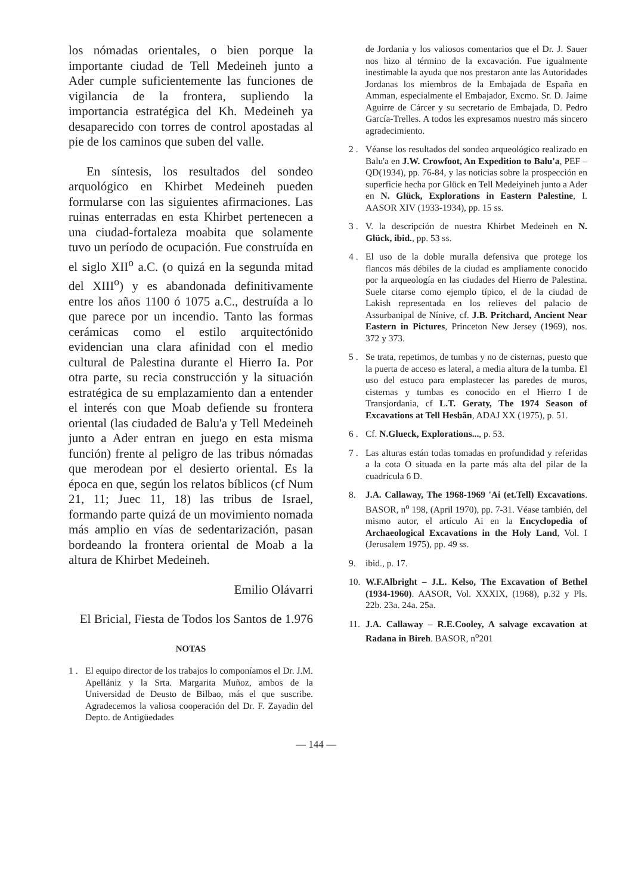los nómadas orientales, o bien porque la importante ciudad de Tell Medeineh junto a Ader cumple suficientemente las funciones de vigilancia de la frontera, supliendo la importancia estratégica del Kh. Medeineh ya desaparecido con torres de control apostadas al pie de los caminos que suben del valle.
En síntesis, los resultados del sondeo arquológico en Khirbet Medeineh pueden formularse con las siguientes afirmaciones. Las ruinas enterradas en esta Khirbet pertenecen a una ciudad-fortaleza moabita que solamente tuvo un período de ocupación. Fue construída en el siglo XII<sup>o</sup> a.C. (o quizá en la segunda mitad del XIII<sup>o</sup>) y es abandonada definitivamente entre los años 1100 ó 1075 a.C., destruída a lo que parece por un incendio. Tanto las formas cerámicas como el estilo arquitectónido evidencian una clara afinidad con el medio cultural de Palestina durante el Hierro Ia. Por otra parte, su recia construcción y la situación estratégica de su emplazamiento dan a entender el interés con que Moab defiende su frontera oriental (las ciudaded de Balu'a y Tell Medeineh junto a Ader entran en juego en esta misma función) frente al peligro de las tribus nómadas que merodean por el desierto oriental. Es la época en que, según los relatos bíblicos (cf Num 21, 11; Juec 11, 18) las tribus de Israel, formando parte quizá de un movimiento nomada más amplio en vías de sedentarización, pasan bordeando la frontera oriental de Moab a la altura de Khirbet Medeineh.
Emilio Olávarri
El Bricial, Fiesta de Todos los Santos de 1.976
NOTAS
1 . El equipo director de los trabajos lo componíamos el Dr. J.M. Apellániz y la Srta. Margarita Muñoz, ambos de la Universidad de Deusto de Bilbao, más el que suscribe. Agradecemos la valiosa cooperación del Dr. F. Zayadin del Depto. de Antigüedades
de Jordania y los valiosos comentarios que el Dr. J. Sauer nos hizo al término de la excavación. Fue igualmente inestimable la ayuda que nos prestaron ante las Autoridades Jordanas los miembros de la Embajada de España en Amman, especialmente el Embajador, Excmo. Sr. D. Jaime Aguirre de Cárcer y su secretario de Embajada, D. Pedro García-Trelles. A todos les expresamos nuestro más sincero agradecimiento.
2 . Véanse los resultados del sondeo arqueológico realizado en Balu'a en J.W. Crowfoot, An Expedition to Balu'a, PEF – QD(1934), pp. 76-84, y las noticias sobre la prospección en superficie hecha por Glück en Tell Medeiyineh junto a Ader en N. Glück, Explorations in Eastern Palestine, I. AASOR XIV (1933-1934), pp. 15 ss.
3 . V. la descripción de nuestra Khirbet Medeineh en N. Glück, ibid., pp. 53 ss.
4 . El uso de la doble muralla defensiva que protege los flancos más débiles de la ciudad es ampliamente conocido por la arqueología en las ciudades del Hierro de Palestina. Suele citarse como ejemplo típico, el de la ciudad de Lakish representada en los relieves del palacio de Assurbanipal de Nínive, cf. J.B. Pritchard, Ancient Near Eastern in Pictures, Princeton New Jersey (1969), nos. 372 y 373.
5 . Se trata, repetimos, de tumbas y no de cisternas, puesto que la puerta de acceso es lateral, a media altura de la tumba. El uso del estuco para emplastecer las paredes de muros, cisternas y tumbas es conocido en el Hierro I de Transjordania, cf L.T. Geraty, The 1974 Season of Excavations at Tell Hesbân, ADAJ XX (1975), p. 51.
6 . Cf. N.Glueck, Explorations..., p. 53.
7 . Las alturas están todas tomadas en profundidad y referidas a la cota O situada en la parte más alta del pilar de la cuadrícula 6 D.
8. J.A. Callaway, The 1968-1969 'Ai (et.Tell) Excavations. BASOR, n<sup>o</sup> 198, (April 1970), pp. 7-31. Véase también, del mismo autor, el artículo Ai en la Encyclopedia of Archaeological Excavations in the Holy Land, Vol. I (Jerusalem 1975), pp. 49 ss.
9. ibid., p. 17.
10. W.F.Albright – J.L. Kelso, The Excavation of Bethel (1934-1960). AASOR, Vol. XXXIX, (1968), p.32 y Pls. 22b. 23a. 24a. 25a.
11. J.A. Callaway – R.E.Cooley, A salvage excavation at Radana in Bireh. BASOR, n<sup>o</sup>201
— 144 —